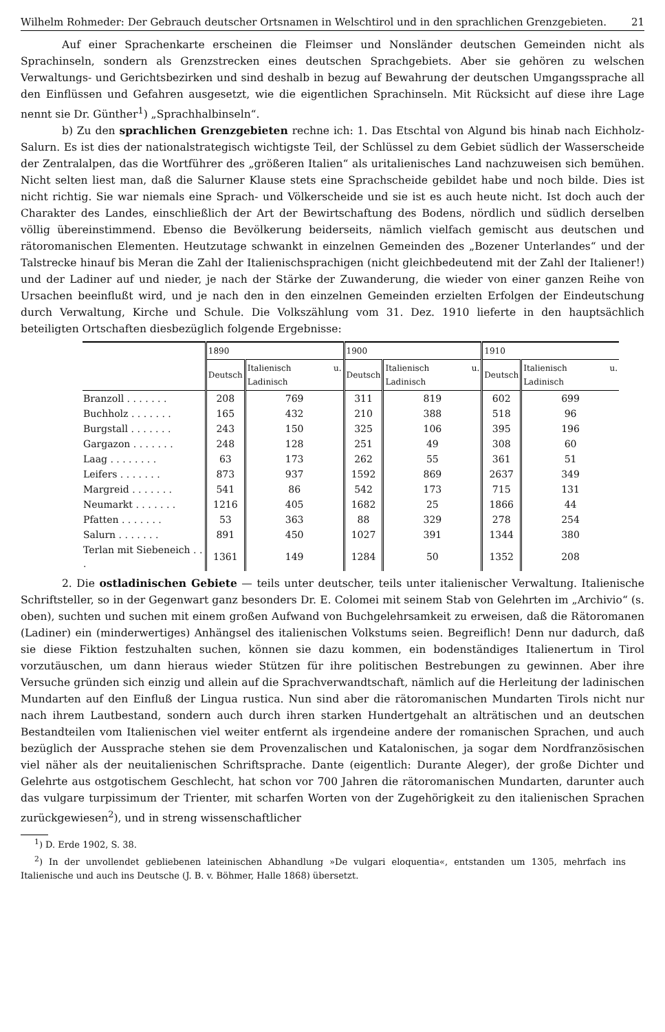Wilhelm Rohmeder: Der Gebrauch deutscher Ortsnamen in Welschtirol und in den sprachlichen Grenzgebieten. 21
Auf einer Sprachenkarte erscheinen die Fleimser und Nonsländer deutschen Gemeinden nicht als Sprachinseln, sondern als Grenzstrecken eines deutschen Sprachgebiets. Aber sie gehören zu welschen Verwaltungs- und Gerichtsbezirken und sind deshalb in bezug auf Bewahrung der deutschen Umgangssprache all den Einflüssen und Gefahren ausgesetzt, wie die eigentlichen Sprachinseln. Mit Rücksicht auf diese ihre Lage nennt sie Dr. Günther<sup>1</sup>) „Sprachhalbinseln“.
b) Zu den sprachlichen Grenzgebieten rechne ich: 1. Das Etschtal von Algund bis hinab nach Eichholz-Salurn. Es ist dies der nationalstrategisch wichtigste Teil, der Schlüssel zu dem Gebiet südlich der Wasserscheide der Zentralalpen, das die Wortführer des „größeren Italien“ als uritalienisches Land nachzuweisen sich bemühen. Nicht selten liest man, daß die Salurner Klause stets eine Sprachscheide gebildet habe und noch bilde. Dies ist nicht richtig. Sie war niemals eine Sprach- und Völkerscheide und sie ist es auch heute nicht. Ist doch auch der Charakter des Landes, einschließlich der Art der Bewirtschaftung des Bodens, nördlich und südlich derselben völlig übereinstimmend. Ebenso die Bevölkerung beiderseits, nämlich vielfach gemischt aus deutschen und rätoromanischen Elementen. Heutzutage schwankt in einzelnen Gemeinden des „Bozener Unterlandes“ und der Talstrecke hinauf bis Meran die Zahl der Italienischsprachigen (nicht gleichbedeutend mit der Zahl der Italiener!) und der Ladiner auf und nieder, je nach der Stärke der Zuwanderung, die wieder von einer ganzen Reihe von Ursachen beeinflußt wird, und je nach den in den einzelnen Gemeinden erzielten Erfolgen der Eindeutschung durch Verwaltung, Kirche und Schule. Die Volkszählung vom 31. Dez. 1910 lieferte in den hauptsächlich beteiligten Ortschaften diesbezüglich folgende Ergebnisse:
| | 1890 | | 1900 | | 1910 | |
| --- | --- | --- | --- | --- | --- | --- |
| | Deutsch | Italienisch u. Ladinisch | Deutsch | Italienisch u. Ladinisch | Deutsch | Italienisch u. Ladinisch |
| Branzoll . . . . . . . | 208 | 769 | 311 | 819 | 602 | 699 |
| Buchholz . . . . . . . | 165 | 432 | 210 | 388 | 518 | 96 |
| Burgstall . . . . . . . | 243 | 150 | 325 | 106 | 395 | 196 |
| Gargazon . . . . . . . | 248 | 128 | 251 | 49 | 308 | 60 |
| Laag . . . . . . . . | 63 | 173 | 262 | 55 | 361 | 51 |
| Leifers . . . . . . . | 873 | 937 | 1592 | 869 | 2637 | 349 |
| Margreid . . . . . . . | 541 | 86 | 542 | 173 | 715 | 131 |
| Neumarkt . . . . . . . | 1216 | 405 | 1682 | 25 | 1866 | 44 |
| Pfatten . . . . . . . | 53 | 363 | 88 | 329 | 278 | 254 |
| Salurn . . . . . . . | 891 | 450 | 1027 | 391 | 1344 | 380 |
| Terlan mit Siebeneich . . . | 1361 | 149 | 1284 | 50 | 1352 | 208 |
2. Die ostladinischen Gebiete — teils unter deutscher, teils unter italienischer Verwaltung. Italienische Schriftsteller, so in der Gegenwart ganz besonders Dr. E. Colomei mit seinem Stab von Gelehrten im „Archivio“ (s. oben), suchten und suchen mit einem großen Aufwand von Buchgelehrsamkeit zu erweisen, daß die Rätoromanen (Ladiner) ein (minderwertiges) Anhängsel des italienischen Volkstums seien. Begreiflich! Denn nur dadurch, daß sie diese Fiktion festzuhalten suchen, können sie dazu kommen, ein bodenständiges Italienertum in Tirol vorzutäuschen, um dann hieraus wieder Stützen für ihre politischen Bestrebungen zu gewinnen. Aber ihre Versuche gründen sich einzig und allein auf die Sprachverwandtschaft, nämlich auf die Herleitung der ladinischen Mundarten auf den Einfluß der Lingua rustica. Nun sind aber die rätoromanischen Mundarten Tirols nicht nur nach ihrem Lautbestand, sondern auch durch ihren starken Hundertgehalt an alträtischen und an deutschen Bestandteilen vom Italienischen viel weiter entfernt als irgendeine andere der romanischen Sprachen, und auch bezüglich der Aussprache stehen sie dem Provenzalischen und Katalonischen, ja sogar dem Nordfranzösischen viel näher als der neuitalienischen Schriftsprache. Dante (eigentlich: Durante Aleger), der große Dichter und Gelehrte aus ostgotischem Geschlecht, hat schon vor 700 Jahren die rätoromanischen Mundarten, darunter auch das vulgare turpissimum der Trienter, mit scharfen Worten von der Zugehörigkeit zu den italienischen Sprachen zurückgewiesen<sup>2</sup>), und in streng wissenschaftlicher
<sup>1</sup>) D. Erde 1902, S. 38.
<sup>2</sup>) In der unvollendet gebliebenen lateinischen Abhandlung »De vulgari eloquentia«, entstanden um 1305, mehrfach ins Italienische und auch ins Deutsche (J. B. v. Böhmer, Halle 1868) übersetzt.